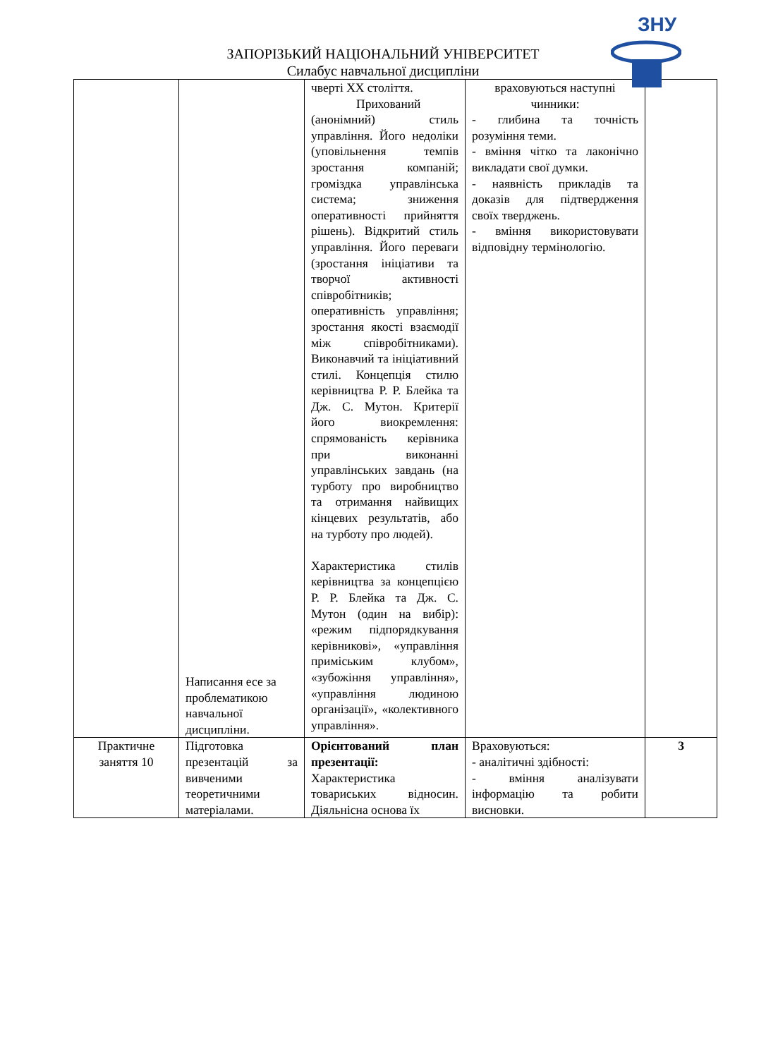ЗНУ
ЗАПОРІЗЬКИЙ НАЦІОНАЛЬНИЙ УНІВЕРСИТЕТ
Силабус навчальної дисципліни
| | Написання есе за проблематикою навчальної дисципліни. | чверті XX століття. Прихований (анонімний) стиль управління. Його недоліки (уповільнення темпів зростання компаній; громіздка управлінська система; зниження оперативності прийняття рішень). Відкритий стиль управління. Його переваги (зростання ініціативи та творчої активності співробітників; оперативність управління; зростання якості взаємодії між співробітниками). Виконавчий та ініціативний стилі. Концепція стилю керівництва Р. Р. Блейка та Дж. С. Мутон. Критерії його виокремлення: спрямованість керівника при виконанні управлінських завдань (на турботу про виробництво та отримання найвищих кінцевих результатів, або на турботу про людей). Характеристика стилів керівництва за концепцією Р. Р. Блейка та Дж. С. Мутон (один на вибір): «режим підпорядкування керівникові», «управління приміським клубом», «зубожіння управління», «управління людиною організації», «колективного управління». | враховуються наступні чинники: - глибина та точність розуміння теми. - вміння чітко та лаконічно викладати свої думки. - наявність прикладів та доказів для підтвердження своїх тверджень. - вміння використовувати відповідну термінологію. | |
| Практичне заняття 10 | Підготовка презентацій за вивченими теоретичними матеріалами. | Орієнтований план презентації: Характеристика товариських відносин. Діяльнісна основа їх | Враховуються: - аналітичні здібності: - вміння аналізувати інформацію та робити висновки. | 3 |